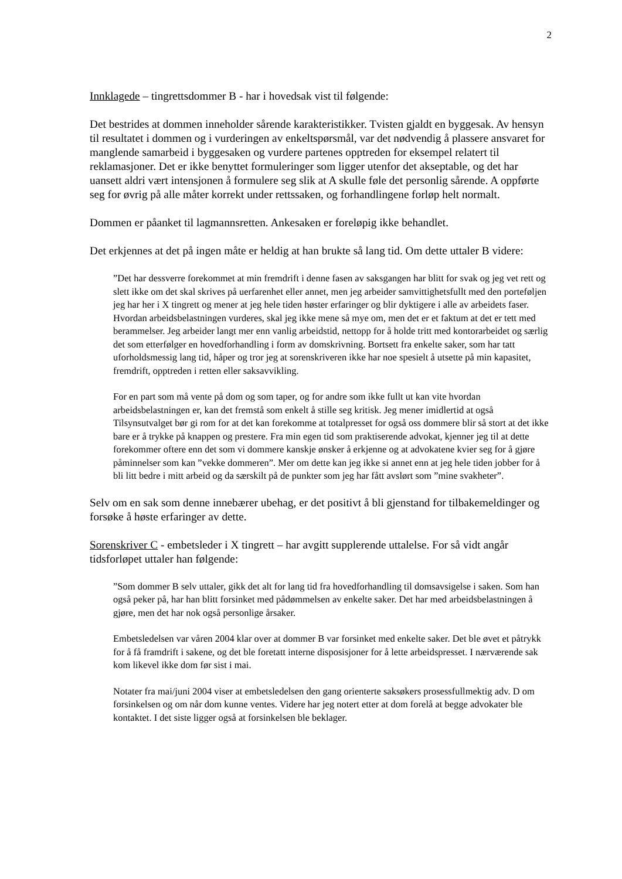2
Innklagede – tingrettsdommer B - har i hovedsak vist til følgende:
Det bestrides at dommen inneholder sårende karakteristikker. Tvisten gjaldt en byggesak. Av hensyn til resultatet i dommen og i vurderingen av enkeltspørsmål, var det nødvendig å plassere ansvaret for manglende samarbeid i byggesaken og vurdere partenes opptreden for eksempel relatert til reklamasjoner. Det er ikke benyttet formuleringer som ligger utenfor det akseptable, og det har uansett aldri vært intensjonen å formulere seg slik at A skulle føle det personlig sårende. A oppførte seg for øvrig på alle måter korrekt under rettssaken, og forhandlingene forløp helt normalt.
Dommen er påanket til lagmannsretten. Ankesaken er foreløpig ikke behandlet.
Det erkjennes at det på ingen måte er heldig at han brukte så lang tid. Om dette uttaler B videre:
”Det har dessverre forekommet at min fremdrift i denne fasen av saksgangen har blitt for svak og jeg vet rett og slett ikke om det skal skrives på uerfarenhet eller annet, men jeg arbeider samvittighetsfullt med den porteføljen jeg har her i X tingrett og mener at jeg hele tiden høster erfaringer og blir dyktigere i alle av arbeidets faser. Hvordan arbeidsbelastningen vurderes, skal jeg ikke mene så mye om, men det er et faktum at det er tett med berammelser. Jeg arbeider langt mer enn vanlig arbeidstid, nettopp for å holde tritt med kontorarbeidet og særlig det som etterfølger en hovedforhandling i form av domskrivning. Bortsett fra enkelte saker, som har tatt uforholdsmessig lang tid, håper og tror jeg at sorenskriveren ikke har noe spesielt å utsette på min kapasitet, fremdrift, opptreden i retten eller saksavvikling.
For en part som må vente på dom og som taper, og for andre som ikke fullt ut kan vite hvordan arbeidsbelastningen er, kan det fremstå som enkelt å stille seg kritisk. Jeg mener imidlertid at også Tilsynsutvalget bør gi rom for at det kan forekomme at totalpresset for også oss dommere blir så stort at det ikke bare er å trykke på knappen og prestere. Fra min egen tid som praktiserende advokat, kjenner jeg til at dette forekommer oftere enn det som vi dommere kanskje ønsker å erkjenne og at advokatene kvier seg for å gjøre påminnelser som kan ”vekke dommeren”. Mer om dette kan jeg ikke si annet enn at jeg hele tiden jobber for å bli litt bedre i mitt arbeid og da særskilt på de punkter som jeg har fått avslørt som ”mine svakheter”.
Selv om en sak som denne innebærer ubehag, er det positivt å bli gjenstand for tilbakemeldinger og forsøke å høste erfaringer av dette.
Sorenskriver C - embetsleder i X tingrett – har avgitt supplerende uttalelse. For så vidt angår tidsforløpet uttaler han følgende:
”Som dommer B selv uttaler, gikk det alt for lang tid fra hovedforhandling til domsavsigelse i saken. Som han også peker på, har han blitt forsinket med pådømmelsen av enkelte saker. Det har med arbeidsbelastningen å gjøre, men det har nok også personlige årsaker.
Embetsledelsen var våren 2004 klar over at dommer B var forsinket med enkelte saker. Det ble øvet et påtrykk for å få framdrift i sakene, og det ble foretatt interne disposisjoner for å lette arbeidspresset. I nærværende sak kom likevel ikke dom før sist i mai.
Notater fra mai/juni 2004 viser at embetsledelsen den gang orienterte saksøkers prosessfullmektig adv. D om forsinkelsen og om når dom kunne ventes. Videre har jeg notert etter at dom forelå at begge advokater ble kontaktet. I det siste ligger også at forsinkelsen ble beklager.